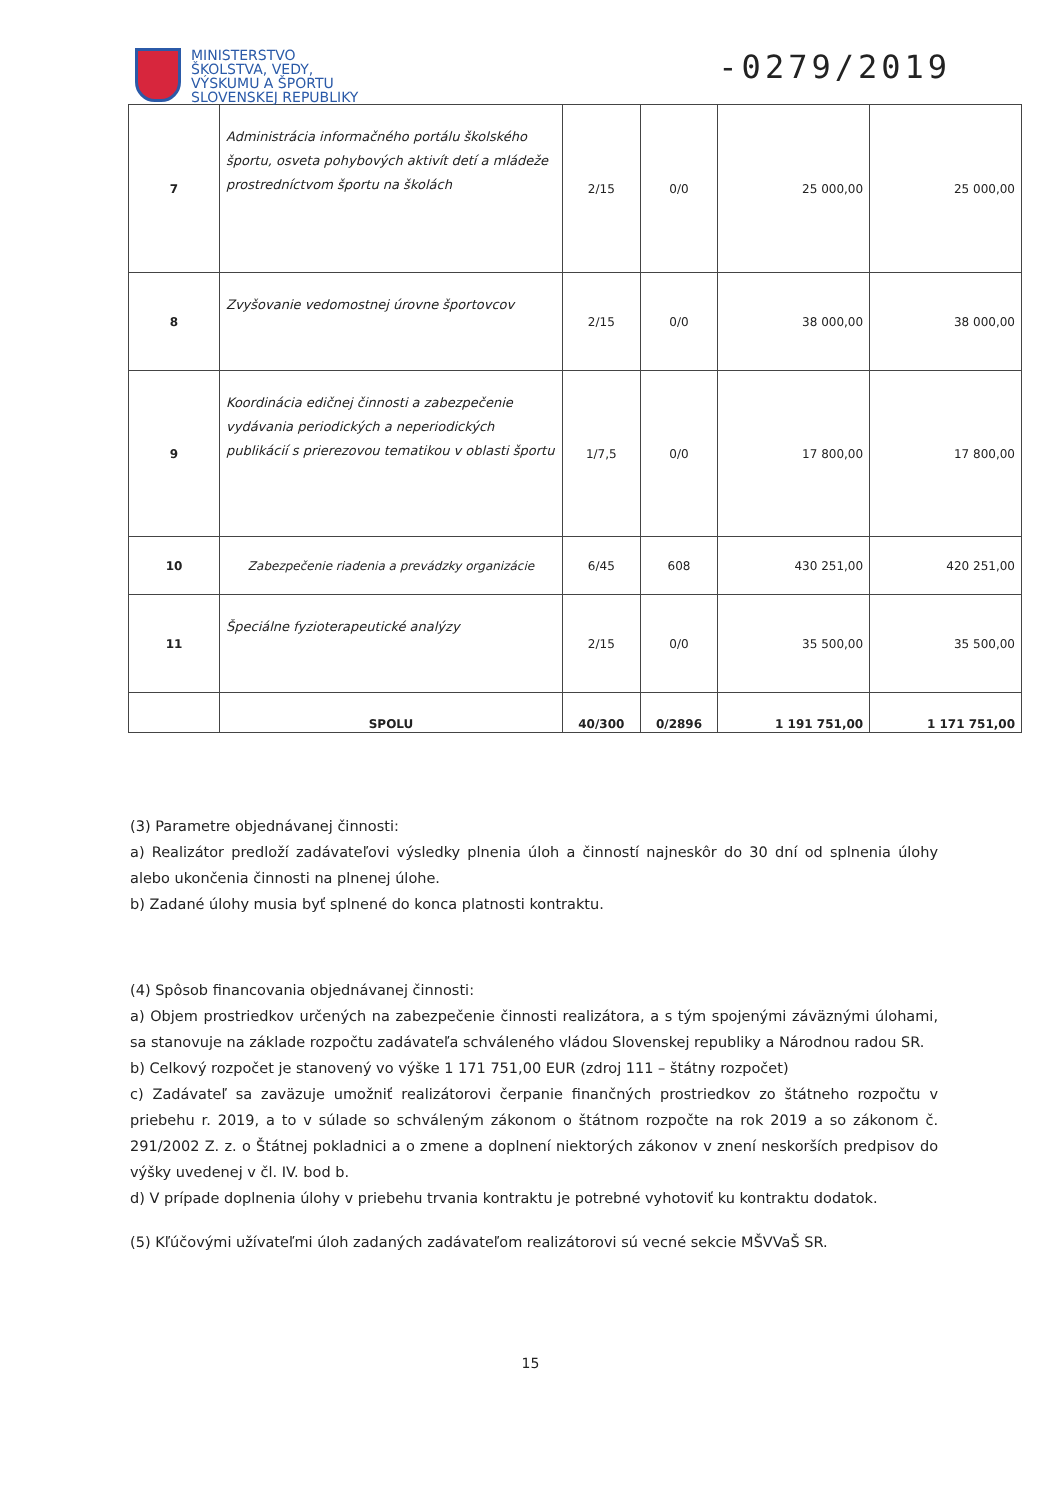MINISTERSTVO
ŠKOLSTVA, VEDY,
VÝSKUMU A ŠPORTU
SLOVENSKEJ REPUBLIKY
-0279/2019
| 7 | Administrácia informačného portálu školského športu, osveta pohybových aktivít detí a mládeže prostredníctvom športu na školách | 2/15 | 0/0 | 25 000,00 | 25 000,00 |
| 8 | Zvyšovanie vedomostnej úrovne športovcov | 2/15 | 0/0 | 38 000,00 | 38 000,00 |
| 9 | Koordinácia edičnej činnosti a zabezpečenie vydávania periodických a neperiodických publikácií s prierezovou tematikou v oblasti športu | 1/7,5 | 0/0 | 17 800,00 | 17 800,00 |
| 10 | Zabezpečenie riadenia a prevádzky organizácie | 6/45 | 608 | 430 251,00 | 420 251,00 |
| 11 | Špeciálne fyzioterapeutické analýzy | 2/15 | 0/0 | 35 500,00 | 35 500,00 |
| | SPOLU | 40/300 | 0/2896 | 1 191 751,00 | 1 171 751,00 |
(3) Parametre objednávanej činnosti:
a) Realizátor predloží zadávateľovi výsledky plnenia úloh a činností najneskôr do 30 dní od splnenia úlohy alebo ukončenia činnosti na plnenej úlohe.
b) Zadané úlohy musia byť splnené do konca platnosti kontraktu.
(4) Spôsob financovania objednávanej činnosti:
a) Objem prostriedkov určených na zabezpečenie činnosti realizátora, a s tým spojenými záväznými úlohami, sa stanovuje na základe rozpočtu zadávateľa schváleného vládou Slovenskej republiky a Národnou radou SR.
b) Celkový rozpočet je stanovený vo výške 1 171 751,00 EUR (zdroj 111 – štátny rozpočet)
c) Zadávateľ sa zaväzuje umožniť realizátorovi čerpanie finančných prostriedkov zo štátneho rozpočtu v priebehu r. 2019, a to v súlade so schváleným zákonom o štátnom rozpočte na rok 2019 a so zákonom č. 291/2002 Z. z. o Štátnej pokladnici a o zmene a doplnení niektorých zákonov v znení neskorších predpisov do výšky uvedenej v čl. IV. bod b.
d) V prípade doplnenia úlohy v priebehu trvania kontraktu je potrebné vyhotoviť ku kontraktu dodatok.
(5) Kľúčovými užívateľmi úloh zadaných zadávateľom realizátorovi sú vecné sekcie MŠVVaŠ SR.
15